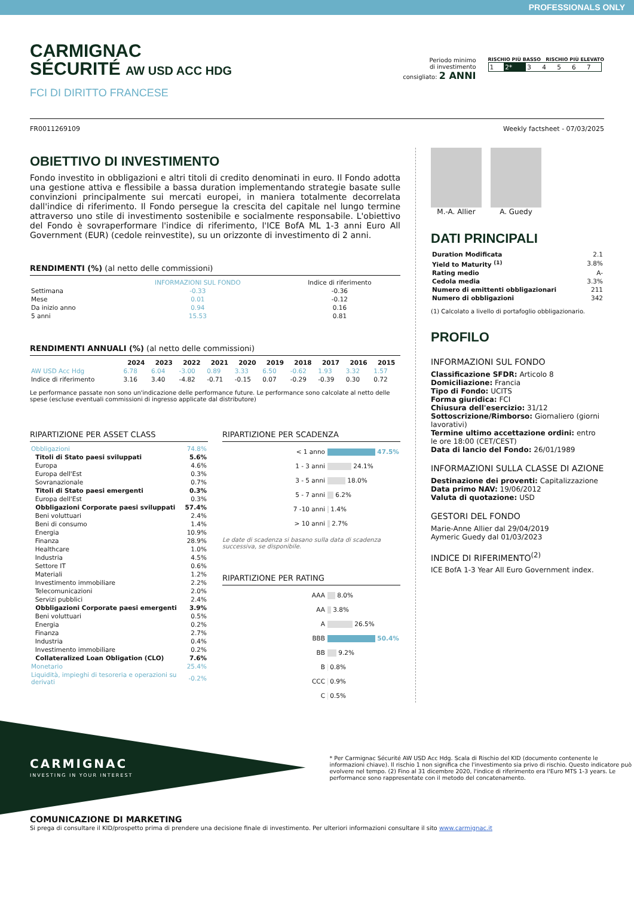PROFESSIONALS ONLY
CARMIGNAC
SÉCURITÉ AW USD ACC HDG
FCI DI DIRITTO FRANCESE
Periodo minimo
di investimento
consigliato: 2 ANNI
RISCHIO PIÙ BASSO RISCHIO PIÙ ELEVATO
| 1 | 2* | 3 | 4 | 5 | 6 | 7 |
FR0011269109 Weekly factsheet - 07/03/2025
OBIETTIVO DI INVESTIMENTO
Fondo investito in obbligazioni e altri titoli di credito denominati in euro. Il Fondo adotta una gestione attiva e flessibile a bassa duration implementando strategie basate sulle convinzioni principalmente sui mercati europei, in maniera totalmente decorrelata dall'indice di riferimento. Il Fondo persegue la crescita del capitale nel lungo termine attraverso uno stile di investimento sostenibile e socialmente responsabile. L'obiettivo del Fondo è sovraperformare l'indice di riferimento, l'ICE BofA ML 1-3 anni Euro All Government (EUR) (cedole reinvestite), su un orizzonte di investimento di 2 anni.
RENDIMENTI (%) (al netto delle commissioni)
| | INFORMAZIONI SUL FONDO | Indice di riferimento |
| --- | --- | --- |
| Settimana | -0.33 | -0.36 |
| Mese | 0.01 | -0.12 |
| Da inizio anno | 0.94 | 0.16 |
| 5 anni | 15.53 | 0.81 |
RENDIMENTI ANNUALI (%) (al netto delle commissioni)
| | 2024 | 2023 | 2022 | 2021 | 2020 | 2019 | 2018 | 2017 | 2016 | 2015 |
| --- | --- | --- | --- | --- | --- | --- | --- | --- | --- | --- |
| AW USD Acc Hdg | 6.78 | 6.04 | -3.00 | 0.89 | 3.33 | 6.50 | -0.62 | 1.93 | 3.32 | 1.57 |
| Indice di riferimento | 3.16 | 3.40 | -4.82 | -0.71 | -0.15 | 0.07 | -0.29 | -0.39 | 0.30 | 0.72 |
Le performance passate non sono un'indicazione delle performance future. Le performance sono calcolate al netto delle spese (escluse eventuali commissioni di ingresso applicate dal distributore)
RIPARTIZIONE PER ASSET CLASS
| Obbligazioni | 74.8% |
| Titoli di Stato paesi sviluppati | 5.6% |
| Europa | 4.6% |
| Europa dell'Est | 0.3% |
| Sovranazionale | 0.7% |
| Titoli di Stato paesi emergenti | 0.3% |
| Europa dell'Est | 0.3% |
| Obbligazioni Corporate paesi sviluppati | 57.4% |
| Beni voluttuari | 2.4% |
| Beni di consumo | 1.4% |
| Energia | 10.9% |
| Finanza | 28.9% |
| Healthcare | 1.0% |
| Industria | 4.5% |
| Settore IT | 0.6% |
| Materiali | 1.2% |
| Investimento immobiliare | 2.2% |
| Telecomunicazioni | 2.0% |
| Servizi pubblici | 2.4% |
| Obbligazioni Corporate paesi emergenti | 3.9% |
| Beni voluttuari | 0.5% |
| Energia | 0.2% |
| Finanza | 2.7% |
| Industria | 0.4% |
| Investimento immobiliare | 0.2% |
| Collateralized Loan Obligation (CLO) | 7.6% |
| Monetario | 25.4% |
| Liquidità, impieghi di tesoreria e operazioni su derivati | -0.2% |
RIPARTIZIONE PER SCADENZA
| < 1 anno | 47.5% |
| 1 - 3 anni | 24.1% |
| 3 - 5 anni | 18.0% |
| 5 - 7 anni | 6.2% |
| 7 -10 anni | 1.4% |
| > 10 anni | 2.7% |
Le date di scadenza si basano sulla data di scadenza successiva, se disponibile.
RIPARTIZIONE PER RATING
| AAA | 8.0% |
| AA | 3.8% |
| A | 26.5% |
| BBB | 50.4% |
| BB | 9.2% |
| B | 0.8% |
| CCC | 0.9% |
| C | 0.5% |
M.-A. Allier A. Guedy
DATI PRINCIPALI
| Duration Modificata | 2.1 |
| Yield to Maturity <sup>(1)</sup> | 3.8% |
| Rating medio | A- |
| Cedola media | 3.3% |
| Numero di emittenti obbligazionari | 211 |
| Numero di obbligazioni | 342 |
(1) Calcolato a livello di portafoglio obbligazionario.
PROFILO
INFORMAZIONI SUL FONDO
Classificazione SFDR: Articolo 8
Domiciliazione: Francia
Tipo di Fondo: UCITS
Forma giuridica: FCI
Chiusura dell'esercizio: 31/12
Sottoscrizione/Rimborso: Giornaliero (giorni lavorativi)
Termine ultimo accettazione ordini: entro le ore 18:00 (CET/CEST)
Data di lancio del Fondo: 26/01/1989
INFORMAZIONI SULLA CLASSE DI AZIONE
Destinazione dei proventi: Capitalizzazione
Data primo NAV: 19/06/2012
Valuta di quotazione: USD
GESTORI DEL FONDO
Marie-Anne Allier dal 29/04/2019
Aymeric Guedy dal 01/03/2023
INDICE DI RIFERIMENTO<sup>(2)</sup>
ICE BofA 1-3 Year All Euro Government index.
CARMIGNAC
INVESTING IN YOUR INTEREST
* Per Carmignac Sécurité AW USD Acc Hdg. Scala di Rischio del KID (documento contenente le informazioni chiave). Il rischio 1 non significa che l'investimento sia privo di rischio. Questo indicatore può evolvere nel tempo. (2) Fino al 31 dicembre 2020, l'indice di riferimento era l'Euro MTS 1-3 years. Le performance sono rappresentate con il metodo del concatenamento.
COMUNICAZIONE DI MARKETING
Si prega di consultare il KID/prospetto prima di prendere una decisione finale di investimento. Per ulteriori informazioni consultare il sito www.carmignac.it